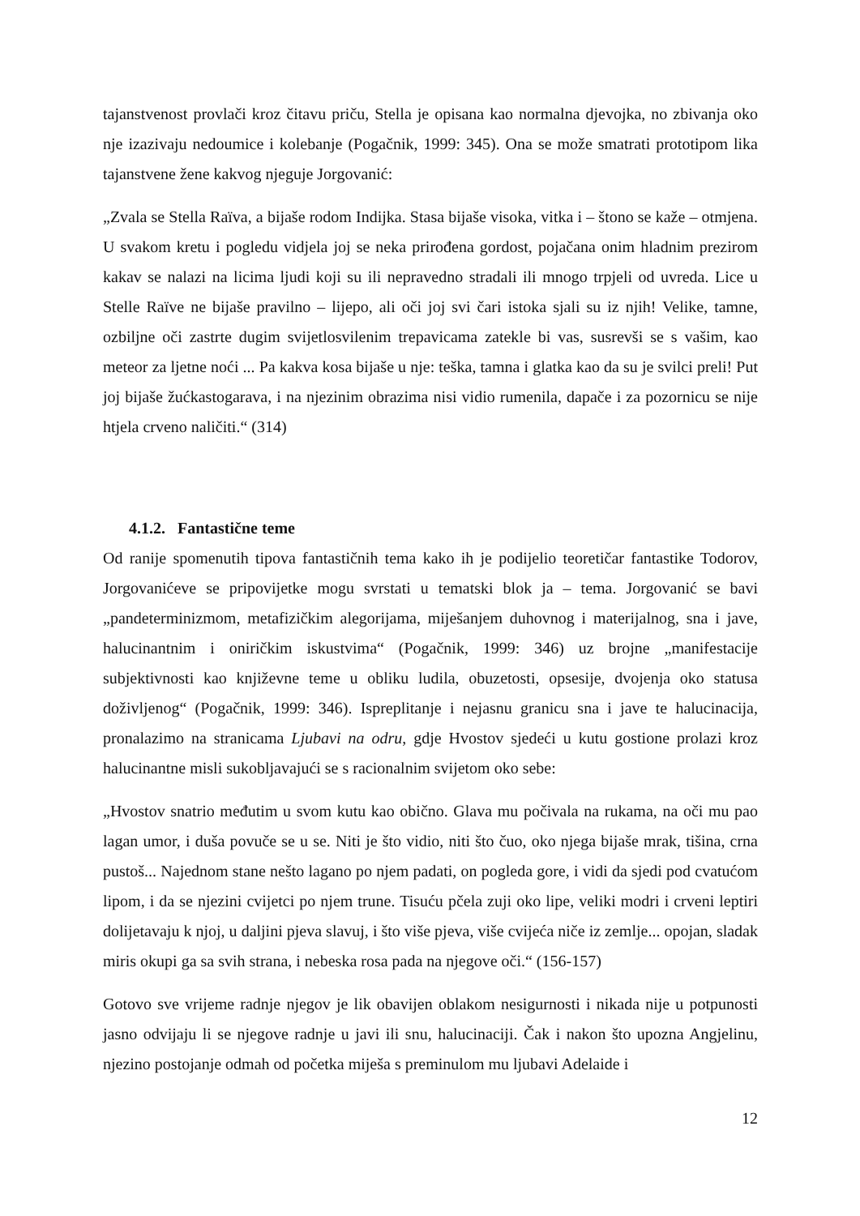tajanstvenost provlači kroz čitavu priču, Stella je opisana kao normalna djevojka, no zbivanja oko nje izazivaju nedoumice i kolebanje (Pogačnik, 1999: 345). Ona se može smatrati prototipom lika tajanstvene žene kakvog njeguje Jorgovanić:
„Zvala se Stella Raïva, a bijaše rodom Indijka. Stasa bijaše visoka, vitka i – štono se kaže – otmjena. U svakom kretu i pogledu vidjela joj se neka prirođena gordost, pojačana onim hladnim prezirom kakav se nalazi na licima ljudi koji su ili nepravedno stradali ili mnogo trpjeli od uvreda. Lice u Stelle Raïve ne bijaše pravilno – lijepo, ali oči joj svi čari istoka sjali su iz njih! Velike, tamne, ozbiljne oči zastrte dugim svijetlosvilenim trepavicama zatekle bi vas, susrevši se s vašim, kao meteor za ljetne noći ... Pa kakva kosa bijaše u nje: teška, tamna i glatka kao da su je svilci preli! Put joj bijaše žućkastogarava, i na njezinim obrazima nisi vidio rumenila, dapače i za pozornicu se nije htjela crveno naličiti.“ (314)
4.1.2. Fantastične teme
Od ranije spomenutih tipova fantastičnih tema kako ih je podijelio teoretičar fantastike Todorov, Jorgovanićeve se pripovijetke mogu svrstati u tematski blok ja – tema. Jorgovanić se bavi „pandeterminizmom, metafizičkim alegorijama, miješanjem duhovnog i materijalnog, sna i jave, halucinantnim i oniričkim iskustvima“ (Pogačnik, 1999: 346) uz brojne „manifestacije subjektivnosti kao književne teme u obliku ludila, obuzetosti, opsesije, dvojenja oko statusa doživljenog“ (Pogačnik, 1999: 346). Ispreplitanje i nejasnu granicu sna i jave te halucinacija, pronalazimo na stranicama Ljubavi na odru, gdje Hvostov sjedeći u kutu gostione prolazi kroz halucinantne misli sukobljavajući se s racionalnim svijetom oko sebe:
„Hvostov snatrio međutim u svom kutu kao obično. Glava mu počivala na rukama, na oči mu pao lagan umor, i duša povuče se u se. Niti je što vidio, niti što čuo, oko njega bijaše mrak, tišina, crna pustoš... Najednom stane nešto lagano po njem padati, on pogleda gore, i vidi da sjedi pod cvatućom lipom, i da se njezini cvijetci po njem trune. Tisuću pčela zuji oko lipe, veliki modri i crveni leptiri dolijetavaju k njoj, u daljini pjeva slavuj, i što više pjeva, više cvijeća niče iz zemlje... opojan, sladak miris okupi ga sa svih strana, i nebeska rosa pada na njegove oči.“ (156-157)
Gotovo sve vrijeme radnje njegov je lik obavijen oblakom nesigurnosti i nikada nije u potpunosti jasno odvijaju li se njegove radnje u javi ili snu, halucinaciji. Čak i nakon što upozna Angjelinu, njezino postojanje odmah od početka miješa s preminulom mu ljubavi Adelaide i
12